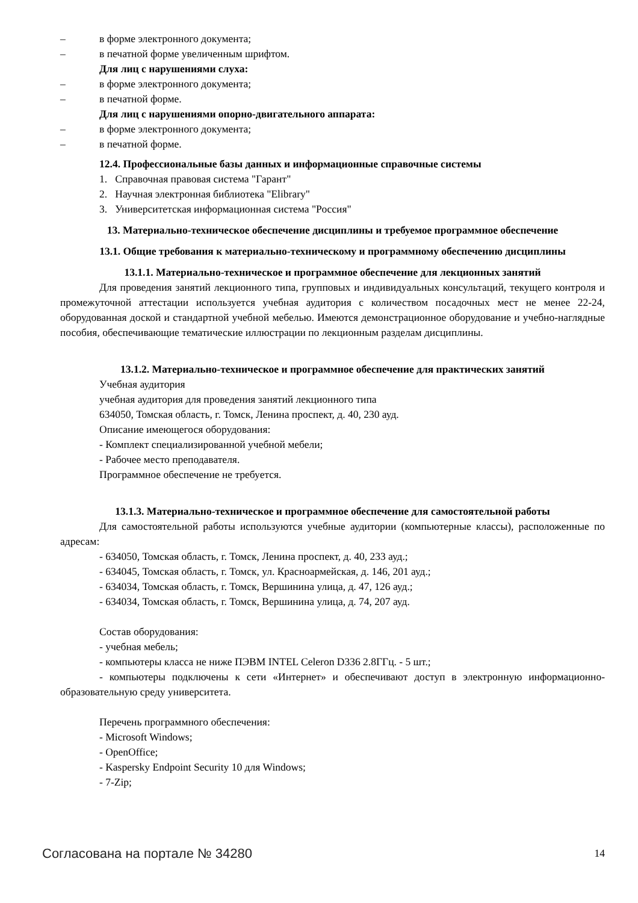– в форме электронного документа;
– в печатной форме увеличенным шрифтом.
Для лиц с нарушениями слуха:
– в форме электронного документа;
– в печатной форме.
Для лиц с нарушениями опорно-двигательного аппарата:
– в форме электронного документа;
– в печатной форме.
12.4. Профессиональные базы данных и информационные справочные системы
1. Справочная правовая система "Гарант"
2. Научная электронная библиотека "Elibrary"
3. Университетская информационная система "Россия"
13. Материально-техническое обеспечение дисциплины и требуемое программное обеспечение
13.1. Общие требования к материально-техническому и программному обеспечению дисциплины
13.1.1. Материально-техническое и программное обеспечение для лекционных занятий
Для проведения занятий лекционного типа, групповых и индивидуальных консультаций, текущего контроля и промежуточной аттестации используется учебная аудитория с количеством посадочных мест не менее 22-24, оборудованная доской и стандартной учебной мебелью. Имеются демонстрационное оборудование и учебно-наглядные пособия, обеспечивающие тематические иллюстрации по лекционным разделам дисциплины.
13.1.2. Материально-техническое и программное обеспечение для практических занятий
Учебная аудитория
учебная аудитория для проведения занятий лекционного типа
634050, Томская область, г. Томск, Ленина проспект, д. 40, 230 ауд.
Описание имеющегося оборудования:
- Комплект специализированной учебной мебели;
- Рабочее место преподавателя.
Программное обеспечение не требуется.
13.1.3. Материально-техническое и программное обеспечение для самостоятельной работы
Для самостоятельной работы используются учебные аудитории (компьютерные классы), расположенные по адресам:
- 634050, Томская область, г. Томск, Ленина проспект, д. 40, 233 ауд.;
- 634045, Томская область, г. Томск, ул. Красноармейская, д. 146, 201 ауд.;
- 634034, Томская область, г. Томск, Вершинина улица, д. 47, 126 ауд.;
- 634034, Томская область, г. Томск, Вершинина улица, д. 74, 207 ауд.
Состав оборудования:
- учебная мебель;
- компьютеры класса не ниже ПЭВМ INTEL Celeron D336 2.8ГГц. - 5 шт.;
- компьютеры подключены к сети «Интернет» и обеспечивают доступ в электронную информационно-образовательную среду университета.
Перечень программного обеспечения:
- Microsoft Windows;
- OpenOffice;
- Kaspersky Endpoint Security 10 для Windows;
- 7-Zip;
Согласована на портале № 34280 14